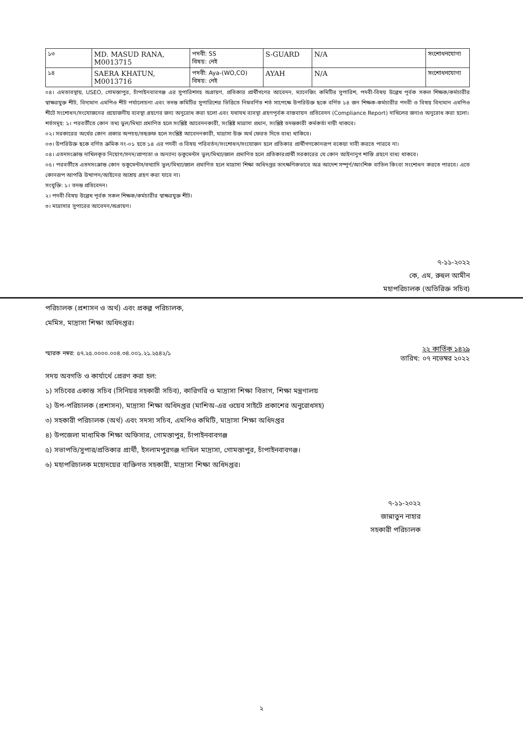| ১৩ | MD. MASUD RANA, M0013715 | পদবী: SS বিষয়: নেই | S-GUARD | N/A | সংশোধনযোগ্য |
| ১৪ | SAERA KHATUN, M0013716 | পদবী: Aya-(WO,CO) বিষয়: নেই | AYAH | N/A | সংশোধনযোগ্য |
০৪। এমতাবস্থায়, USEO, গোমস্তাপুর, চাঁপাইনবাবগঞ্জ এর সুপারিশসহ অগ্রায়ণ, প্রতিকার প্রার্থীগণের আবেদন, ম্যানেজিং কমিটির সুপারিশ, পদবী-বিষয় উল্লেখ পূর্বক সকল শিক্ষক/কর্মচারীর স্বাক্ষরযুক্ত শীট, বিদ্যমান এমপিও শীট পর্যালোচনা এবং তদন্ত কমিটির সুপারিশের ভিত্তিতে নিম্নবর্ণিত শর্ত সাপেক্ষে উপরিউক্ত ছকে বর্ণিত ১৪ জন শিক্ষক-কর্মচারীর পদবী ও বিষয় বিদ্যমান এমপিও শীটে সংশোধন/সংযোজনের প্রয়োজনীয় ব্যবস্থা গ্রহণের জন্য অনুরোধ করা হলো এবং যথাযথ ব্যবস্থা গ্রহণপূর্বক বাস্তবায়ন প্রতিবেদন (Compliance Report) দাখিলের জন্যও অনুরোধ করা হলো।
শর্তসমূহ: ১। পরবর্তীতে কোন তথ্য ভুল/মিথ্যা প্রমাণিত হলে সংশ্লিষ্ট আবেদনকারী, সংশ্লিষ্ট মাদ্রাসা প্রধান, সংশ্লিষ্ট তদন্তকারী কর্মকর্তা দায়ী থাকবে।
০২। সরকারের অর্থের কোন প্রকার অপচয়/তছরুফ হলে সংশ্লিষ্ট আবেদনকারী, মাদ্রাসা উক্ত অর্থ ফেরত দিতে বাধ্য থাকিবে।
০৩। উপরিউক্ত ছকে বর্ণিত ক্রমিক নং-০১ হতে ১৪ এর পদবী ও বিষয় পরিবর্তন/সংশোধন/সংযোজন হলে প্রতিকার প্রার্থীগণকোনরূপ বকেয়া দাবী করতে পারবে না।
০৪। এতদসংক্রান্ত দাখিলকৃত নিয়োগ/সনদ/প্রাপ্যতা ও অন্যান্য ডকুমেন্টস ভুল/মিথ্যা/জাল প্রমাণিত হলে প্রতিকারপ্রার্থী সরকারের যে কোন আইনানুগ শাস্তি গ্রহণে বাধ্য থাকবে।
০৫। পরবর্তীতে এতদসংক্রান্ত কোন ডকুমেন্টস/তথ্যাদি ভুল/মিথ্যা/জাল প্রমাণিত হলে মাদ্রাসা শিক্ষা অধিদপ্তর তাৎক্ষণিকভাবে অত্র আদেশ সম্পূর্ণ/আংশিক বাতিল কিংবা সংশোধন করতে পারবে। এতে কোনরূপ আপত্তি উত্থাপন/আইনের আশ্রয় গ্রহণ করা যাবে না।
সংযুক্তি: ১। তদন্ত প্রতিবেদন।
২। পদবী-বিষয় উল্লেখ পূর্বক সকল শিক্ষক/কর্মচারীর স্বাক্ষরযুক্ত শীট।
৩। মাদ্রাসার সুপারের আবেদন/অগ্রায়ণ।
৭-১১-২০২২
কে, এম, রুহুল আমীন
মহাপরিচালক (অতিরিক্ত সচিব)
পরিচালক (প্রশাসন ও অর্থ) এবং প্রকল্প পরিচালক,
মেমিস, মাদ্রাসা শিক্ষা অধিদপ্তর।
স্মারক নম্বর: ৫৭.২৫.০০০০.০০৪.৩৪.০০১.২১.২৫৪২/১ তারিখ: ২২ কার্তিক ১৪২৯
০৭ নভেম্বর ২০২২
সদয় অবগতি ও কার্যার্থে প্রেরণ করা হল:
১) সচিবের একান্ত সচিব (সিনিয়র সহকারী সচিব), কারিগরি ও মাদ্রাসা শিক্ষা বিভাগ, শিক্ষা মন্ত্রণালয়
২) উপ-পরিচালক (প্রশাসন), মাদ্রাসা শিক্ষা অধিদপ্তর (মাশিঅ-এর ওয়েব সাইটে প্রকাশের অনুরোধসহ)
৩) সহকারী পরিচালক (অর্থ) এবং সদস্য সচিব, এমপিও কমিটি, মাদ্রাসা শিক্ষা অধিদপ্তর
৪) উপজেলা মাধ্যমিক শিক্ষা অফিসার, গোমস্তাপুর, চাঁপাইনবাবগঞ্জ
৫) সভাপতি/সুপার/প্রতিকার প্রার্থী, ইসলামপুরগঞ্জ দাখিল মাদ্রাসা, গোমস্তাপুর, চাঁপাইনবাবগঞ্জ।
৬) মহাপরিচালক মহোদয়ের ব্যক্তিগত সহকারী, মাদ্রাসা শিক্ষা অধিদপ্তর।
৭-১১-২০২২
জান্নাতুন নাহার
সহকারী পরিচালক
২